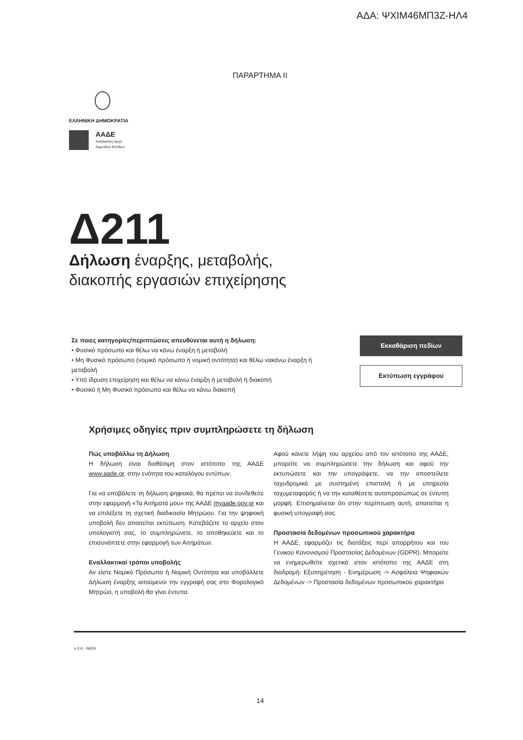ΑΔΑ: ΨΧΙΜ46ΜΠ3Ζ-ΗΛ4
ΠΑΡΑΡΤΗΜΑ ΙΙ
ΕΛΛΗΝΙΚΗ ΔΗΜΟΚΡΑΤΙΑ
ΑΑΔΕ
Ανεξάρτητη Αρχή
Δημοσίων Εσόδων
Δ211
Δήλωση έναρξης, μεταβολής,
διακοπής εργασιών επιχείρησης
Σε ποιες κατηγορίες/περιπτώσεις απευθύνεται αυτή η δήλωση:
• Φυσικό πρόσωπο και θέλω να κάνω έναρξη ή μεταβολή
• Μη Φυσικό πρόσωπο (νομικό πρόσωπο ή νομική οντότητα) και θέλω νακάνω έναρξη ή μεταβολή
• Υπό ίδρυση επιχείρηση και θέλω να κάνω έναρξη ή μεταβολή ή διακοπή
• Φυσικό ή Μη Φυσικό πρόσωπο και θέλω να κάνω διακοπή
Εκκαθάριση πεδίων
Εκτύπωση εγγράφου
Χρήσιμες οδηγίες πριν συμπληρώσετε τη δήλωση
Πώς υποβάλλω τη Δήλωση
Η δήλωση είναι διαθέσιμη στον ιστότοπο της ΑΑΔΕ www.aade.gr, στην ενότητα του καταλόγου εντύπων.
Για να υποβάλετε τη δήλωση ψηφιακά, θα πρέπει να συνδεθείτε στην εφαρμογή «Τα Αιτήματά μου» της ΑΑΔΕ myaade.gov.gr και να επιλέξετε τη σχετική διαδικασία Μητρώου. Για την ψηφιακή υποβολή δεν απαιτείται εκτύπωση. Κατεβάζετε το αρχείο στον υπολογιστή σας, το συμπληρώνετε, το αποθηκεύετε και το επισυνάπτετε στην εφαρμογή των Αιτημάτων.
Εναλλακτικοί τρόποι υποβολής
Αν είστε Νομικό Πρόσωπο ή Νομική Οντότητα και υποβάλλετε Δήλωση έναρξης αιτούμενοι την εγγραφή σας στο Φορολογικό Μητρώο, η υποβολή θα γίνει έντυπα.
Αφού κάνετε λήψη του αρχείου από τον ιστότοπο της ΑΑΔΕ, μπορείτε να συμπληρώσετε την δήλωση και αφού την εκτυπώσετε και την υπογράψετε, να την αποστείλετε ταχυδρομικά με συστημένη επιστολή ή με υπηρεσία ταχυμεταφοράς ή να την καταθέσετε αυτοπροσώπως σε έντυπη μορφή. Επισημαίνεται ότι στην περίπτωση αυτή, απαιτείται η φυσική υπογραφή σας.
Προστασία δεδομένων προσωπικού χαρακτήρα
Η ΑΑΔΕ, εφαρμόζει τις διατάξεις περί απορρήτου και του Γενικού Κανονισμού Προστασίας Δεδομένων (GDPR). Μπορείτε να ενημερωθείτε σχετικά στον ιστότοπο της ΑΑΔΕ στη διαδρομή: Εξυπηρέτηση - Ενημέρωση -> Ασφάλεια Ψηφιακών Δεδομένων -> Προστασία δεδομένων προσωπικού χαρακτήρα
v 0.4 - 04/24
14